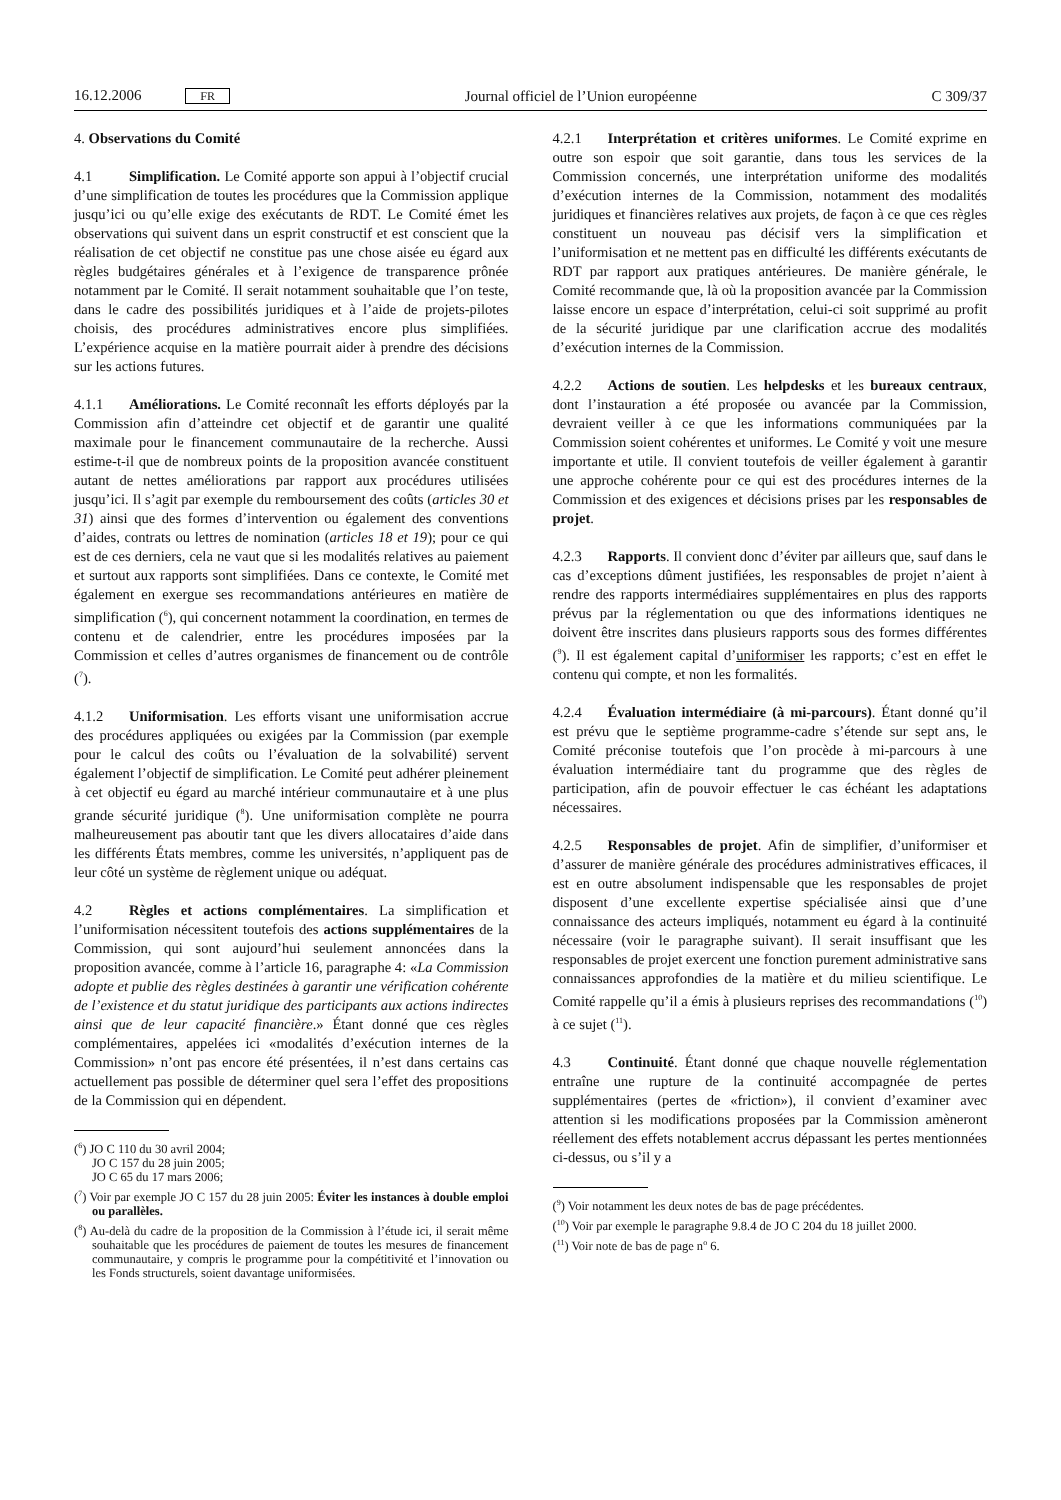16.12.2006 FR Journal officiel de l’Union européenne C 309/37
4. Observations du Comité
4.1 Simplification. Le Comité apporte son appui à l’objectif crucial d’une simplification de toutes les procédures que la Commission applique jusqu’ici ou qu’elle exige des exécutants de RDT. Le Comité émet les observations qui suivent dans un esprit constructif et est conscient que la réalisation de cet objectif ne constitue pas une chose aisée eu égard aux règles budgétaires générales et à l’exigence de transparence prônée notamment par le Comité. Il serait notamment souhaitable que l’on teste, dans le cadre des possibilités juridiques et à l’aide de projets-pilotes choisis, des procédures administratives encore plus simplifiées. L’expérience acquise en la matière pourrait aider à prendre des décisions sur les actions futures.
4.1.1 Améliorations. Le Comité reconnaît les efforts déployés par la Commission afin d’atteindre cet objectif et de garantir une qualité maximale pour le financement communautaire de la recherche. Aussi estime-t-il que de nombreux points de la proposition avancée constituent autant de nettes améliorations par rapport aux procédures utilisées jusqu’ici. Il s’agit par exemple du remboursement des coûts (articles 30 et 31) ainsi que des formes d’intervention ou également des conventions d’aides, contrats ou lettres de nomination (articles 18 et 19); pour ce qui est de ces derniers, cela ne vaut que si les modalités relatives au paiement et surtout aux rapports sont simplifiées. Dans ce contexte, le Comité met également en exergue ses recommandations antérieures en matière de simplification (<sup>6</sup>), qui concernent notamment la coordination, en termes de contenu et de calendrier, entre les procédures imposées par la Commission et celles d’autres organismes de financement ou de contrôle (<sup>7</sup>).
4.1.2 Uniformisation. Les efforts visant une uniformisation accrue des procédures appliquées ou exigées par la Commission (par exemple pour le calcul des coûts ou l’évaluation de la solvabilité) servent également l’objectif de simplification. Le Comité peut adhérer pleinement à cet objectif eu égard au marché intérieur communautaire et à une plus grande sécurité juridique (<sup>8</sup>). Une uniformisation complète ne pourra malheureusement pas aboutir tant que les divers allocataires d’aide dans les différents États membres, comme les universités, n’appliquent pas de leur côté un système de règlement unique ou adéquat.
4.2 Règles et actions complémentaires. La simplification et l’uniformisation nécessitent toutefois des actions supplémentaires de la Commission, qui sont aujourd’hui seulement annoncées dans la proposition avancée, comme à l’article 16, paragraphe 4: «La Commission adopte et publie des règles destinées à garantir une vérification cohérente de l’existence et du statut juridique des participants aux actions indirectes ainsi que de leur capacité financière.» Étant donné que ces règles complémentaires, appelées ici «modalités d’exécution internes de la Commission» n’ont pas encore été présentées, il n’est dans certains cas actuellement pas possible de déterminer quel sera l’effet des propositions de la Commission qui en dépendent.
(<sup>6</sup>) JO C 110 du 30 avril 2004;
JO C 157 du 28 juin 2005;
JO C 65 du 17 mars 2006;
(<sup>7</sup>) Voir par exemple JO C 157 du 28 juin 2005: Éviter les instances à double emploi ou parallèles.
(<sup>8</sup>) Au-delà du cadre de la proposition de la Commission à l’étude ici, il serait même souhaitable que les procédures de paiement de toutes les mesures de financement communautaire, y compris le programme pour la compétitivité et l’innovation ou les Fonds structurels, soient davantage uniformisées.
4.2.1 Interprétation et critères uniformes. Le Comité exprime en outre son espoir que soit garantie, dans tous les services de la Commission concernés, une interprétation uniforme des modalités d’exécution internes de la Commission, notamment des modalités juridiques et financières relatives aux projets, de façon à ce que ces règles constituent un nouveau pas décisif vers la simplification et l’uniformisation et ne mettent pas en difficulté les différents exécutants de RDT par rapport aux pratiques antérieures. De manière générale, le Comité recommande que, là où la proposition avancée par la Commission laisse encore un espace d’interprétation, celui-ci soit supprimé au profit de la sécurité juridique par une clarification accrue des modalités d’exécution internes de la Commission.
4.2.2 Actions de soutien. Les helpdesks et les bureaux centraux, dont l’instauration a été proposée ou avancée par la Commission, devraient veiller à ce que les informations communiquées par la Commission soient cohérentes et uniformes. Le Comité y voit une mesure importante et utile. Il convient toutefois de veiller également à garantir une approche cohérente pour ce qui est des procédures internes de la Commission et des exigences et décisions prises par les responsables de projet.
4.2.3 Rapports. Il convient donc d’éviter par ailleurs que, sauf dans le cas d’exceptions dûment justifiées, les responsables de projet n’aient à rendre des rapports intermédiaires supplémentaires en plus des rapports prévus par la réglementation ou que des informations identiques ne doivent être inscrites dans plusieurs rapports sous des formes différentes (<sup>9</sup>). Il est également capital d’uniformiser les rapports; c’est en effet le contenu qui compte, et non les formalités.
4.2.4 Évaluation intermédiaire (à mi-parcours). Étant donné qu’il est prévu que le septième programme-cadre s’étende sur sept ans, le Comité préconise toutefois que l’on procède à mi-parcours à une évaluation intermédiaire tant du programme que des règles de participation, afin de pouvoir effectuer le cas échéant les adaptations nécessaires.
4.2.5 Responsables de projet. Afin de simplifier, d’uniformiser et d’assurer de manière générale des procédures administratives efficaces, il est en outre absolument indispensable que les responsables de projet disposent d’une excellente expertise spécialisée ainsi que d’une connaissance des acteurs impliqués, notamment eu égard à la continuité nécessaire (voir le paragraphe suivant). Il serait insuffisant que les responsables de projet exercent une fonction purement administrative sans connaissances approfondies de la matière et du milieu scientifique. Le Comité rappelle qu’il a émis à plusieurs reprises des recommandations (<sup>10</sup>) à ce sujet (<sup>11</sup>).
4.3 Continuité. Étant donné que chaque nouvelle réglementation entraîne une rupture de la continuité accompagnée de pertes supplémentaires (pertes de «friction»), il convient d’examiner avec attention si les modifications proposées par la Commission amèneront réellement des effets notablement accrus dépassant les pertes mentionnées ci-dessus, ou s’il y a
(<sup>9</sup>) Voir notamment les deux notes de bas de page précédentes.
(<sup>10</sup>) Voir par exemple le paragraphe 9.8.4 de JO C 204 du 18 juillet 2000.
(<sup>11</sup>) Voir note de bas de page n<sup>o</sup> 6.